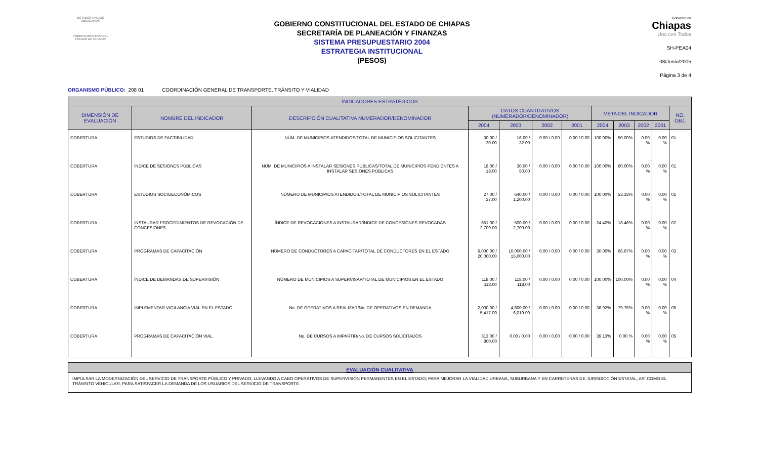ESTADOS UNIDOS MEXICANOS
PODER EJECUTIVO DEL ESTADO DE CHIAPAS
GOBIERNO CONSTITUCIONAL DEL ESTADO DE CHIAPAS
SECRETARÍA DE PLANEACIÓN Y FINANZAS
SISTEMA PRESUPUESTARIO 2004
ESTRATEGIA INSTITUCIONAL
(PESOS)
Gobierno de
Chiapas
Uno con Todos
SH-PEA04
08/Junio/2005
Página 3 de 4
ORGANISMO PÚBLICO: 208 01 COORDINACIÓN GENERAL DE TRANSPORTE, TRÁNSITO Y VIALIDAD
| INDICADORES ESTRATÉGICOS | | | | | | | | | | | |
| --- | --- | --- | --- | --- | --- | --- | --- | --- | --- | --- | --- |
| DIMENSIÓN DE EVALUACIÓN | NOMBRE DEL INDICADOR | DESCRIPCIÓN CUALITATIVA NUMERADOR/DENOMINADOR | DATOS CUANTITATIVOS (NUMERADOR/DENOMINADOR) | | | | META DEL INDICADOR | | | | NO. OBJ. |
| | | | 2004 | 2003 | 2002 | 2001 | 2004 | 2003 | 2002 | 2001 | |
| COBERTURA | ESTUDIOS DE FACTIBILIDAD | NÚM. DE MUNICIPIOS ATENDIDOS/TOTAL DE MUNICIPIOS SOLICITANTES | 30.00 / 30.00 | 16.00 / 32.00 | 0.00 / 0.00 | 0.00 / 0.00 | 100.00% | 50.00% | 0.00 % | 0.00 % | 01 |
| COBERTURA | ÍNDICE DE SESIONES PÚBLICAS | NÚM. DE MUNICIPIOS A INSTALAR SESIONES PÚBLICAS/TOTAL DE MUNICIPIOS PENDIENTES A INSTALAR SESIONES PÚBLICAS | 18.00 / 18.00 | 30.00 / 50.00 | 0.00 / 0.00 | 0.00 / 0.00 | 100.00% | 60.00% | 0.00 % | 0.00 % | 01 |
| COBERTURA | ESTUDIOS SOCIOECONÓMICOS | NÚMERO DE MUNICIPIOS ATENDIDOS/TOTAL DE MUNICIPIOS SOLICITANTES | 27.00 / 27.00 | 640.00 / 1,200.00 | 0.00 / 0.00 | 0.00 / 0.00 | 100.00% | 53.33% | 0.00 % | 0.00 % | 01 |
| COBERTURA | INSTAURAR PROCEDIMIENTOS DE REVOCACIÓN DE CONCESIONES | ÍNDICE DE REVOCACIONES A INSTAURAR/ÍNDICE DE CONCESIONES REVOCADAS | 661.00 / 2,709.00 | 500.00 / 2,709.00 | 0.00 / 0.00 | 0.00 / 0.00 | 24.40% | 18.46% | 0.00 % | 0.00 % | 02 |
| COBERTURA | PROGRAMAS DE CAPACITACIÓN | NÚMERO DE CONDUCTORES A CAPACITAR/TOTAL DE CONDUCTORES EN EL ESTADO | 6,000.00 / 20,000.00 | 10,000.00 / 15,000.00 | 0.00 / 0.00 | 0.00 / 0.00 | 30.00% | 66.67% | 0.00 % | 0.00 % | 03 |
| COBERTURA | ÍNDICE DE DEMANDAS DE SUPERVISIÓN | NÚMERO DE MUNICIPIOS A SUPERVISAR/TOTAL DE MUNICIPIOS EN EL ESTADO | 118.00 / 118.00 | 118.00 / 118.00 | 0.00 / 0.00 | 0.00 / 0.00 | 100.00% | 100.00% | 0.00 % | 0.00 % | 04 |
| COBERTURA | IMPLEMENTAR VIGILANCIA VIAL EN EL ESTADO | No. DE OPERATIVOS A REALIZAR/No. DE OPERATIVOS EN DEMANDA | 2,000.00 / 5,417.00 | 4,800.00 / 6,019.00 | 0.00 / 0.00 | 0.00 / 0.00 | 36.92% | 79.75% | 0.00 % | 0.00 % | 05 |
| COBERTURA | PROGRAMAS DE CAPACITACIÓN VIAL | No. DE CURSOS A IMPARTIR/No. DE CURSOS SOLICITADOS | 313.00 / 800.00 | 0.00 / 0.00 | 0.00 / 0.00 | 0.00 / 0.00 | 39.13% | 0.00 % | 0.00 % | 0.00 % | 05 |
EVALUACIÓN CUALITATIVA
IMPULSAR LA MODERNIZACIÓN DEL SERVICIO DE TRANSPORTE PÚBLICO Y PRIVADO; LLEVANDO A CABO OPERATIVOS DE SUPERVISIÓN PERMANENTES EN EL ESTADO; PARA MEJORAR LA VIALIDAD URBANA, SUBURBANA Y EN CARRETERAS DE JURISDICCIÓN ESTATAL, ASÍ COMO EL TRÁNSITO VEHICULAR, PARA SATISFACER LA DEMANDA DE LOS USUARIOS DEL SERVICIO DE TRANSPORTE.